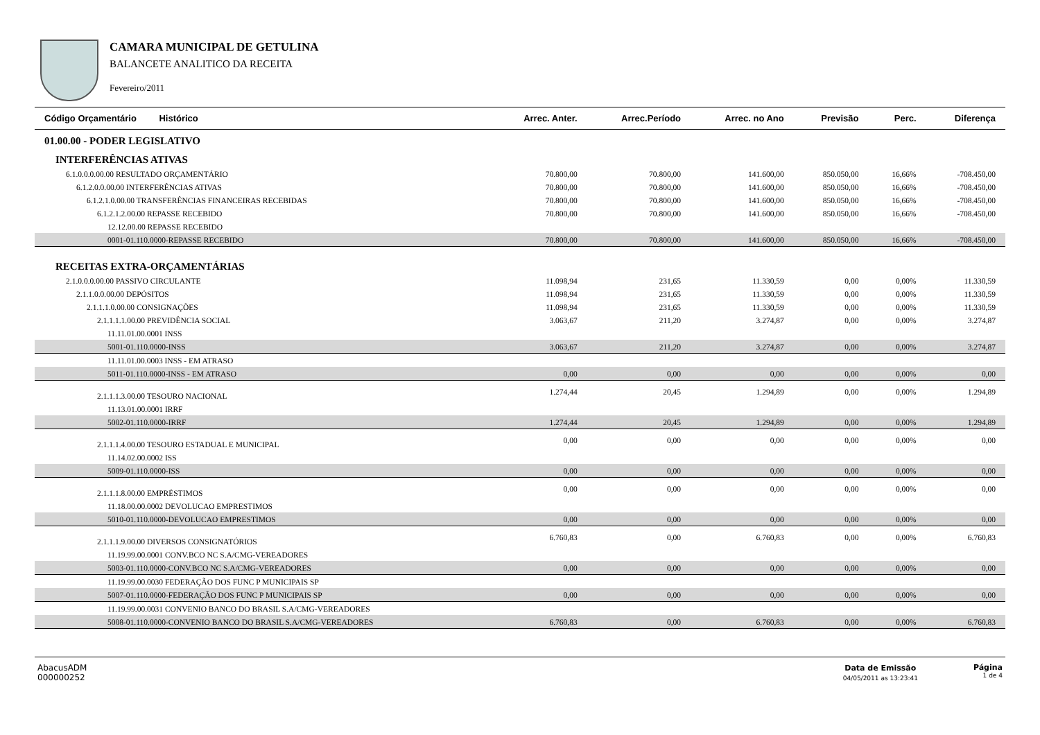CAMARA MUNICIPAL DE GETULINA
BALANCETE ANALITICO DA RECEITA
Fevereiro/2011
| Código Orçamentário Histórico | Arrec. Anter. | Arrec.Período | Arrec. no Ano | Previsão | Perc. | Diferença |
| --- | --- | --- | --- | --- | --- | --- |
| 01.00.00 - PODER LEGISLATIVO | | | | | | |
| INTERFERÊNCIAS ATIVAS | | | | | | |
| 6.1.0.0.0.00.00 RESULTADO ORÇAMENTÁRIO | 70.800,00 | 70.800,00 | 141.600,00 | 850.050,00 | 16,66% | -708.450,00 |
| 6.1.2.0.0.00.00 INTERFERÊNCIAS ATIVAS | 70.800,00 | 70.800,00 | 141.600,00 | 850.050,00 | 16,66% | -708.450,00 |
| 6.1.2.1.0.00.00 TRANSFERÊNCIAS FINANCEIRAS RECEBIDAS | 70.800,00 | 70.800,00 | 141.600,00 | 850.050,00 | 16,66% | -708.450,00 |
| 6.1.2.1.2.00.00 REPASSE RECEBIDO | 70.800,00 | 70.800,00 | 141.600,00 | 850.050,00 | 16,66% | -708.450,00 |
| 12.12.00.00 REPASSE RECEBIDO | | | | | | |
| 0001-01.110.0000-REPASSE RECEBIDO | 70.800,00 | 70.800,00 | 141.600,00 | 850.050,00 | 16,66% | -708.450,00 |
| RECEITAS EXTRA-ORÇAMENTÁRIAS | | | | | | |
| 2.1.0.0.0.00.00 PASSIVO CIRCULANTE | 11.098,94 | 231,65 | 11.330,59 | 0,00 | 0,00% | 11.330,59 |
| 2.1.1.0.0.00.00 DEPÓSITOS | 11.098,94 | 231,65 | 11.330,59 | 0,00 | 0,00% | 11.330,59 |
| 2.1.1.1.0.00.00 CONSIGNAÇÕES | 11.098,94 | 231,65 | 11.330,59 | 0,00 | 0,00% | 11.330,59 |
| 2.1.1.1.1.00.00 PREVIDÊNCIA SOCIAL | 3.063,67 | 211,20 | 3.274,87 | 0,00 | 0,00% | 3.274,87 |
| 11.11.01.00.0001 INSS | | | | | | |
| 5001-01.110.0000-INSS | 3.063,67 | 211,20 | 3.274,87 | 0,00 | 0,00% | 3.274,87 |
| 11.11.01.00.0003 INSS - EM ATRASO | | | | | | |
| 5011-01.110.0000-INSS - EM ATRASO | 0,00 | 0,00 | 0,00 | 0,00 | 0,00% | 0,00 |
| 2.1.1.1.3.00.00 TESOURO NACIONAL | 1.274,44 | 20,45 | 1.294,89 | 0,00 | 0,00% | 1.294,89 |
| 11.13.01.00.0001 IRRF | | | | | | |
| 5002-01.110.0000-IRRF | 1.274,44 | 20,45 | 1.294,89 | 0,00 | 0,00% | 1.294,89 |
| 2.1.1.1.4.00.00 TESOURO ESTADUAL E MUNICIPAL | 0,00 | 0,00 | 0,00 | 0,00 | 0,00% | 0,00 |
| 11.14.02.00.0002 ISS | | | | | | |
| 5009-01.110.0000-ISS | 0,00 | 0,00 | 0,00 | 0,00 | 0,00% | 0,00 |
| 2.1.1.1.8.00.00 EMPRÉSTIMOS | 0,00 | 0,00 | 0,00 | 0,00 | 0,00% | 0,00 |
| 11.18.00.00.0002 DEVOLUCAO EMPRESTIMOS | | | | | | |
| 5010-01.110.0000-DEVOLUCAO EMPRESTIMOS | 0,00 | 0,00 | 0,00 | 0,00 | 0,00% | 0,00 |
| 2.1.1.1.9.00.00 DIVERSOS CONSIGNATÓRIOS | 6.760,83 | 0,00 | 6.760,83 | 0,00 | 0,00% | 6.760,83 |
| 11.19.99.00.0001 CONV.BCO NC S.A/CMG-VEREADORES | | | | | | |
| 5003-01.110.0000-CONV.BCO NC S.A/CMG-VEREADORES | 0,00 | 0,00 | 0,00 | 0,00 | 0,00% | 0,00 |
| 11.19.99.00.0030 FEDERAÇÃO DOS FUNC P MUNICIPAIS SP | | | | | | |
| 5007-01.110.0000-FEDERAÇÃO DOS FUNC P MUNICIPAIS SP | 0,00 | 0,00 | 0,00 | 0,00 | 0,00% | 0,00 |
| 11.19.99.00.0031 CONVENIO BANCO DO BRASIL S.A/CMG-VEREADORES | | | | | | |
| 5008-01.110.0000-CONVENIO BANCO DO BRASIL S.A/CMG-VEREADORES | 6.760,83 | 0,00 | 6.760,83 | 0,00 | 0,00% | 6.760,83 |
AbacusADM
000000252
Data de Emissão
04/05/2011 as 13:23:41
Página
1 de 4